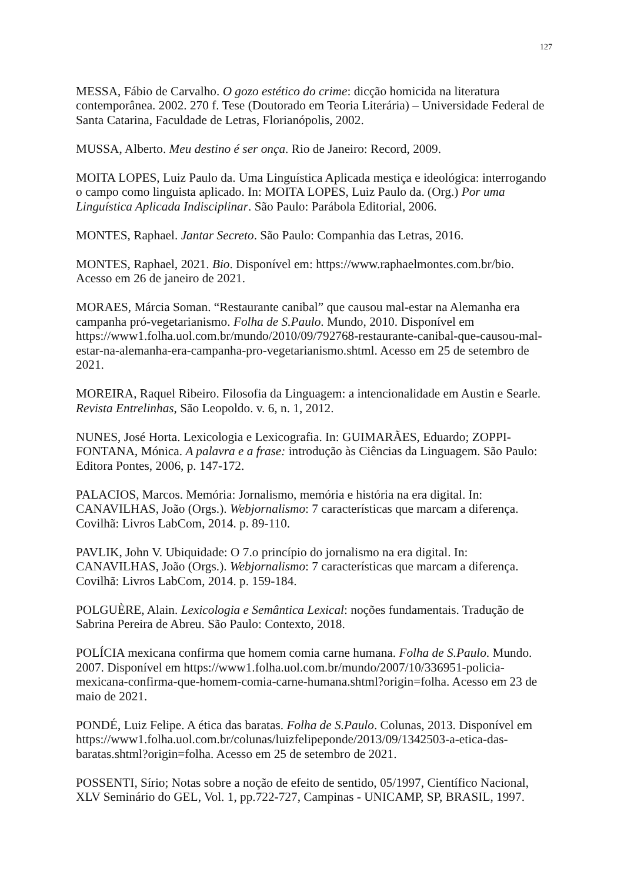127
MESSA, Fábio de Carvalho. O gozo estético do crime: dicção homicida na literatura contemporânea. 2002. 270 f. Tese (Doutorado em Teoria Literária) – Universidade Federal de Santa Catarina, Faculdade de Letras, Florianópolis, 2002.
MUSSA, Alberto. Meu destino é ser onça. Rio de Janeiro: Record, 2009.
MOITA LOPES, Luiz Paulo da. Uma Linguística Aplicada mestiça e ideológica: interrogando o campo como linguista aplicado. In: MOITA LOPES, Luiz Paulo da. (Org.) Por uma Linguística Aplicada Indisciplinar. São Paulo: Parábola Editorial, 2006.
MONTES, Raphael. Jantar Secreto. São Paulo: Companhia das Letras, 2016.
MONTES, Raphael, 2021. Bio. Disponível em: https://www.raphaelmontes.com.br/bio. Acesso em 26 de janeiro de 2021.
MORAES, Márcia Soman. “Restaurante canibal” que causou mal-estar na Alemanha era campanha pró-vegetarianismo. Folha de S.Paulo. Mundo, 2010. Disponível em https://www1.folha.uol.com.br/mundo/2010/09/792768-restaurante-canibal-que-causou-mal-estar-na-alemanha-era-campanha-pro-vegetarianismo.shtml. Acesso em 25 de setembro de 2021.
MOREIRA, Raquel Ribeiro. Filosofia da Linguagem: a intencionalidade em Austin e Searle. Revista Entrelinhas, São Leopoldo. v. 6, n. 1, 2012.
NUNES, José Horta. Lexicologia e Lexicografia. In: GUIMARÃES, Eduardo; ZOPPI-FONTANA, Mónica. A palavra e a frase: introdução às Ciências da Linguagem. São Paulo: Editora Pontes, 2006, p. 147-172.
PALACIOS, Marcos. Memória: Jornalismo, memória e história na era digital. In: CANAVILHAS, João (Orgs.). Webjornalismo: 7 características que marcam a diferença. Covilhã: Livros LabCom, 2014. p. 89-110.
PAVLIK, John V. Ubiquidade: O 7.o princípio do jornalismo na era digital. In: CANAVILHAS, João (Orgs.). Webjornalismo: 7 características que marcam a diferença. Covilhã: Livros LabCom, 2014. p. 159-184.
POLGUÈRE, Alain. Lexicologia e Semântica Lexical: noções fundamentais. Tradução de Sabrina Pereira de Abreu. São Paulo: Contexto, 2018.
POLÍCIA mexicana confirma que homem comia carne humana. Folha de S.Paulo. Mundo. 2007. Disponível em https://www1.folha.uol.com.br/mundo/2007/10/336951-policia-mexicana-confirma-que-homem-comia-carne-humana.shtml?origin=folha. Acesso em 23 de maio de 2021.
PONDÉ, Luiz Felipe. A ética das baratas. Folha de S.Paulo. Colunas, 2013. Disponível em https://www1.folha.uol.com.br/colunas/luizfelipeponde/2013/09/1342503-a-etica-das-baratas.shtml?origin=folha. Acesso em 25 de setembro de 2021.
POSSENTI, Sírio; Notas sobre a noção de efeito de sentido, 05/1997, Científico Nacional, XLV Seminário do GEL, Vol. 1, pp.722-727, Campinas - UNICAMP, SP, BRASIL, 1997.